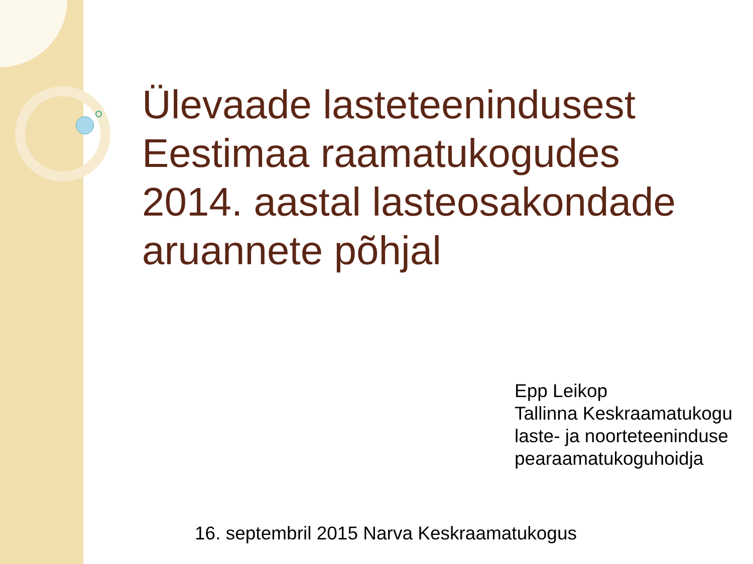Ülevaade lasteteenindusest
Eestimaa raamatukogudes
2014. aastal lasteosakondade
aruannete põhjal
Epp Leikop
Tallinna Keskraamatukogu
laste- ja noorteteeninduse
pearaamatukoguhoidja
16. septembril 2015 Narva Keskraamatukogus